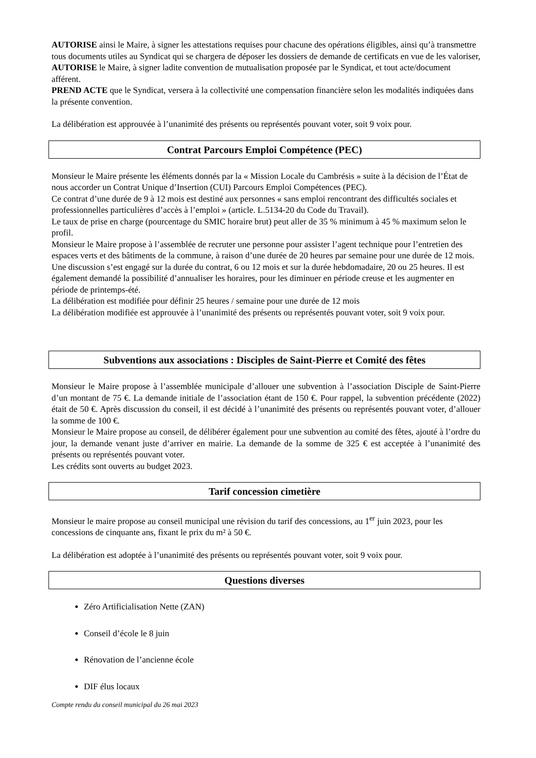AUTORISE ainsi le Maire, à signer les attestations requises pour chacune des opérations éligibles, ainsi qu’à transmettre tous documents utiles au Syndicat qui se chargera de déposer les dossiers de demande de certificats en vue de les valoriser,
AUTORISE le Maire, à signer ladite convention de mutualisation proposée par le Syndicat, et tout acte/document afférent.
PREND ACTE que le Syndicat, versera à la collectivité une compensation financière selon les modalités indiquées dans la présente convention.
La délibération est approuvée à l’unanimité des présents ou représentés pouvant voter, soit 9 voix pour.
Contrat Parcours Emploi Compétence (PEC)
Monsieur le Maire présente les éléments donnés par la « Mission Locale du Cambrésis » suite à la décision de l’État de nous accorder un Contrat Unique d’Insertion (CUI) Parcours Emploi Compétences (PEC).
Ce contrat d’une durée de 9 à 12 mois est destiné aux personnes « sans emploi rencontrant des difficultés sociales et professionnelles particulières d’accès à l’emploi » (article. L.5134-20 du Code du Travail).
Le taux de prise en charge (pourcentage du SMIC horaire brut) peut aller de 35 % minimum à 45 % maximum selon le profil.
Monsieur le Maire propose à l’assemblée de recruter une personne pour assister l’agent technique pour l’entretien des espaces verts et des bâtiments de la commune, à raison d’une durée de 20 heures par semaine pour une durée de 12 mois.
Une discussion s’est engagé sur la durée du contrat, 6 ou 12 mois et sur la durée hebdomadaire, 20 ou 25 heures. Il est également demandé la possibilité d’annualiser les horaires, pour les diminuer en période creuse et les augmenter en période de printemps-été.
La délibération est modifiée pour définir 25 heures / semaine pour une durée de 12 mois
La délibération modifiée est approuvée à l’unanimité des présents ou représentés pouvant voter, soit 9 voix pour.
Subventions aux associations : Disciples de Saint-Pierre et Comité des fêtes
Monsieur le Maire propose à l’assemblée municipale d’allouer une subvention à l’association Disciple de Saint-Pierre d’un montant de 75 €. La demande initiale de l’association étant de 150 €. Pour rappel, la subvention précédente (2022) était de 50 €. Après discussion du conseil, il est décidé à l’unanimité des présents ou représentés pouvant voter, d’allouer la somme de 100 €.
Monsieur le Maire propose au conseil, de délibérer également pour une subvention au comité des fêtes, ajouté à l’ordre du jour, la demande venant juste d’arriver en mairie. La demande de la somme de 325 € est acceptée à l’unanimité des présents ou représentés pouvant voter.
Les crédits sont ouverts au budget 2023.
Tarif concession cimetière
Monsieur le maire propose au conseil municipal une révision du tarif des concessions, au 1<sup>er</sup> juin 2023, pour les concessions de cinquante ans, fixant le prix du m² à 50 €.
La délibération est adoptée à l’unanimité des présents ou représentés pouvant voter, soit 9 voix pour.
Questions diverses
Zéro Artificialisation Nette (ZAN)
Conseil d’école le 8 juin
Rénovation de l’ancienne école
DIF élus locaux
Compte rendu du conseil municipal du 26 mai 2023